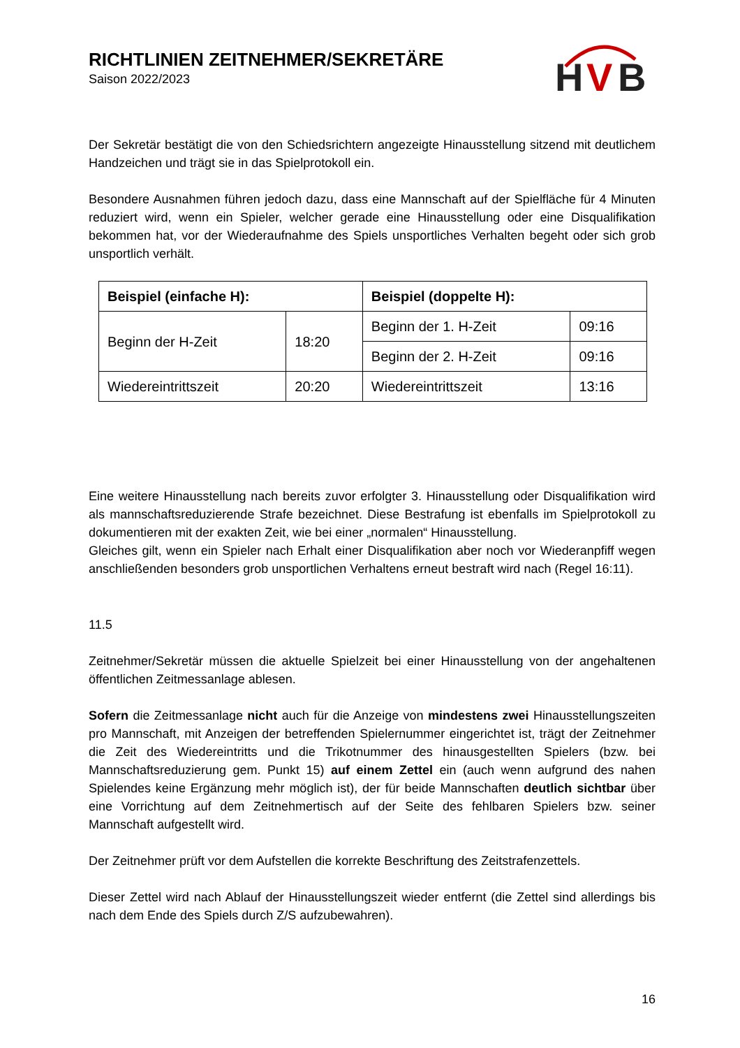H
V
B
RICHTLINIEN ZEITNEHMER/SEKRETÄRE
Saison 2022/2023
Der Sekretär bestätigt die von den Schiedsrichtern angezeigte Hinausstellung sitzend mit deutlichem Handzeichen und trägt sie in das Spielprotokoll ein.
Besondere Ausnahmen führen jedoch dazu, dass eine Mannschaft auf der Spielfläche für 4 Minuten reduziert wird, wenn ein Spieler, welcher gerade eine Hinausstellung oder eine Disqualifikation bekommen hat, vor der Wiederaufnahme des Spiels unsportliches Verhalten begeht oder sich grob unsportlich verhält.
| Beispiel (einfache H): | | Beispiel (doppelte H): | |
| --- | --- | --- | --- |
| Beginn der H-Zeit | 18:20 | Beginn der 1. H-Zeit | 09:16 |
| | | Beginn der 2. H-Zeit | 09:16 |
| Wiedereintrittszeit | 20:20 | Wiedereintrittszeit | 13:16 |
Eine weitere Hinausstellung nach bereits zuvor erfolgter 3. Hinausstellung oder Disqualifikation wird als mannschaftsreduzierende Strafe bezeichnet. Diese Bestrafung ist ebenfalls im Spielprotokoll zu dokumentieren mit der exakten Zeit, wie bei einer „normalen“ Hinausstellung.
Gleiches gilt, wenn ein Spieler nach Erhalt einer Disqualifikation aber noch vor Wiederanpfiff wegen anschließenden besonders grob unsportlichen Verhaltens erneut bestraft wird nach (Regel 16:11).
11.5
Zeitnehmer/Sekretär müssen die aktuelle Spielzeit bei einer Hinausstellung von der angehaltenen öffentlichen Zeitmessanlage ablesen.
Sofern die Zeitmessanlage nicht auch für die Anzeige von mindestens zwei Hinausstellungszeiten pro Mannschaft, mit Anzeigen der betreffenden Spielernummer eingerichtet ist, trägt der Zeitnehmer die Zeit des Wiedereintritts und die Trikotnummer des hinausgestellten Spielers (bzw. bei Mannschaftsreduzierung gem. Punkt 15) auf einem Zettel ein (auch wenn aufgrund des nahen Spielendes keine Ergänzung mehr möglich ist), der für beide Mannschaften deutlich sichtbar über eine Vorrichtung auf dem Zeitnehmertisch auf der Seite des fehlbaren Spielers bzw. seiner Mannschaft aufgestellt wird.
Der Zeitnehmer prüft vor dem Aufstellen die korrekte Beschriftung des Zeitstrafenzettels.
Dieser Zettel wird nach Ablauf der Hinausstellungszeit wieder entfernt (die Zettel sind allerdings bis nach dem Ende des Spiels durch Z/S aufzubewahren).
16